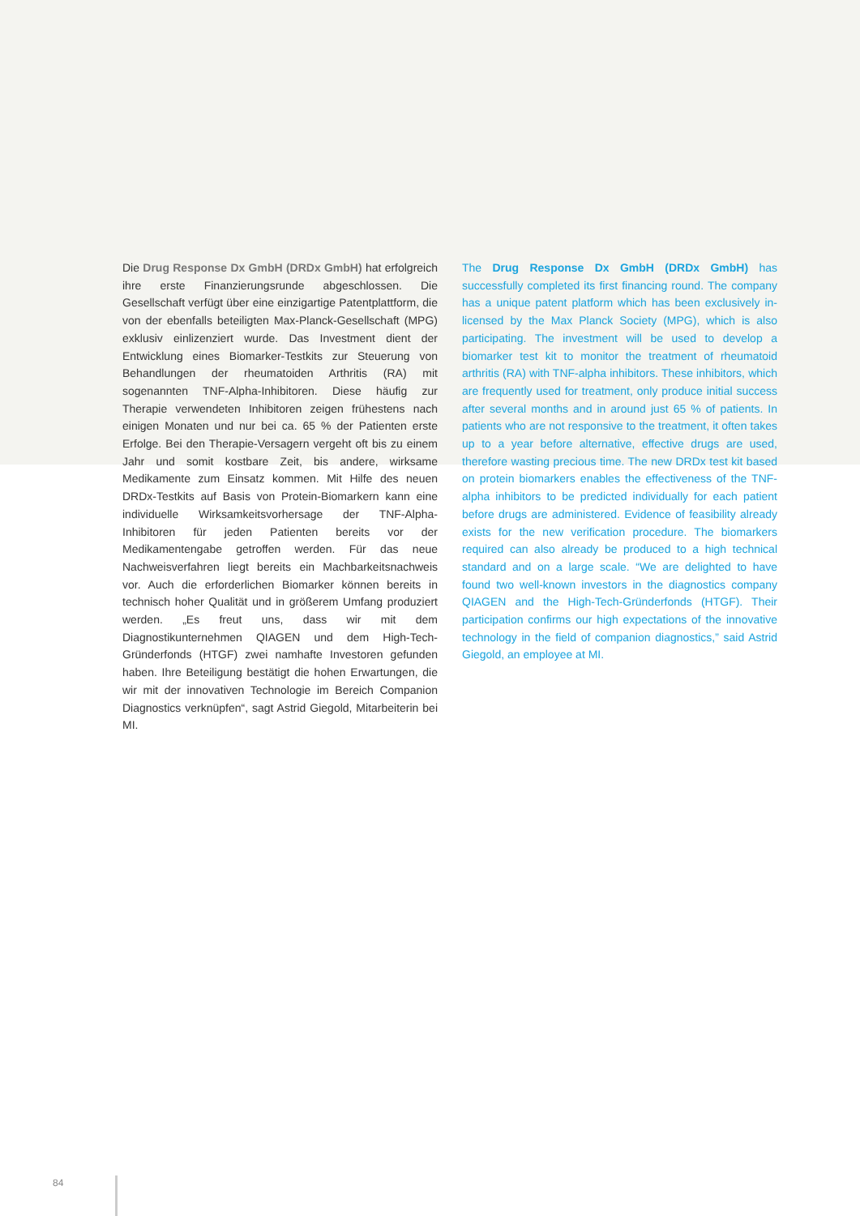Die Drug Response Dx GmbH (DRDx GmbH) hat erfolgreich ihre erste Finanzierungsrunde abgeschlossen. Die Gesellschaft verfügt über eine einzigartige Patentplattform, die von der ebenfalls beteiligten Max-Planck-Gesellschaft (MPG) exklusiv einlizenziert wurde. Das Investment dient der Entwicklung eines Biomarker-Testkits zur Steuerung von Behandlungen der rheumatoiden Arthritis (RA) mit sogenannten TNF-Alpha-Inhibitoren. Diese häufig zur Therapie verwendeten Inhibitoren zeigen frühestens nach einigen Monaten und nur bei ca. 65 % der Patienten erste Erfolge. Bei den Therapie-Versagern vergeht oft bis zu einem Jahr und somit kostbare Zeit, bis andere, wirksame Medikamente zum Einsatz kommen. Mit Hilfe des neuen DRDx-Testkits auf Basis von Protein-Biomarkern kann eine individuelle Wirksamkeitsvorhersage der TNF-Alpha-Inhibitoren für jeden Patienten bereits vor der Medikamentengabe getroffen werden. Für das neue Nachweisverfahren liegt bereits ein Machbarkeitsnachweis vor. Auch die erforderlichen Biomarker können bereits in technisch hoher Qualität und in größerem Umfang produziert werden. „Es freut uns, dass wir mit dem Diagnostikunternehmen QIAGEN und dem High-Tech-Gründerfonds (HTGF) zwei namhafte Investoren gefunden haben. Ihre Beteiligung bestätigt die hohen Erwartungen, die wir mit der innovativen Technologie im Bereich Companion Diagnostics verknüpfen“, sagt Astrid Giegold, Mitarbeiterin bei MI.
The Drug Response Dx GmbH (DRDx GmbH) has successfully completed its first financing round. The company has a unique patent platform which has been exclusively in-licensed by the Max Planck Society (MPG), which is also participating. The investment will be used to develop a biomarker test kit to monitor the treatment of rheumatoid arthritis (RA) with TNF-alpha inhibitors. These inhibitors, which are frequently used for treatment, only produce initial success after several months and in around just 65 % of patients. In patients who are not responsive to the treatment, it often takes up to a year before alternative, effective drugs are used, therefore wasting precious time. The new DRDx test kit based on protein biomarkers enables the effectiveness of the TNF-alpha inhibitors to be predicted individually for each patient before drugs are administered. Evidence of feasibility already exists for the new verification procedure. The biomarkers required can also already be produced to a high technical standard and on a large scale. “We are delighted to have found two well-known investors in the diagnostics company QIAGEN and the High-Tech-Gründerfonds (HTGF). Their participation confirms our high expectations of the innovative technology in the field of companion diagnostics,” said Astrid Giegold, an employee at MI.
84